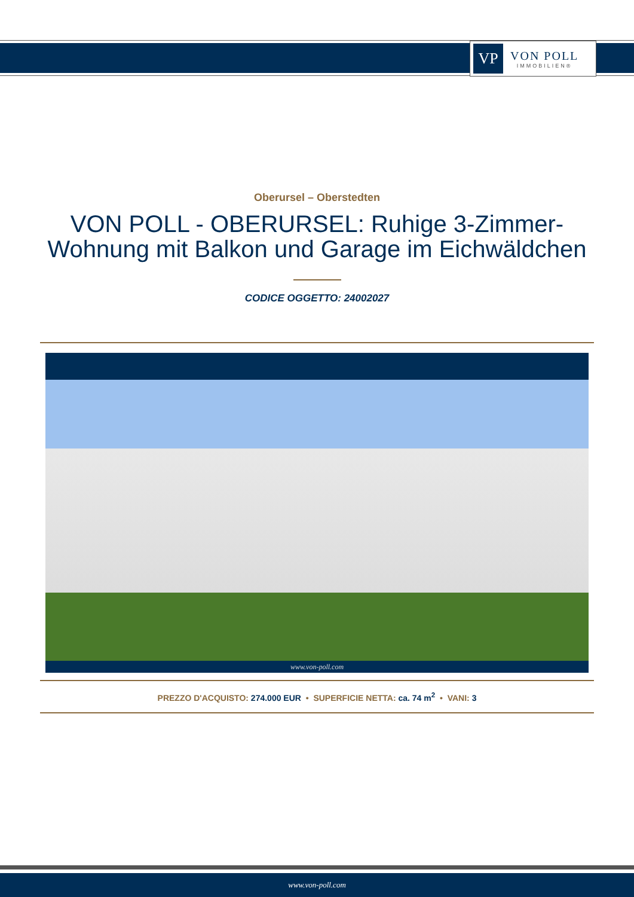VP
VON POLL
IMMOBILIEN®
Oberursel – Oberstedten
VON POLL - OBERURSEL: Ruhige 3-Zimmer-Wohnung mit Balkon und Garage im Eichwäldchen
CODICE OGGETTO: 24002027
www.von-poll.com
PREZZO D'ACQUISTO: 274.000 EUR • SUPERFICIE NETTA: ca. 74 m<sup>2</sup> • VANI: 3
www.von-poll.com